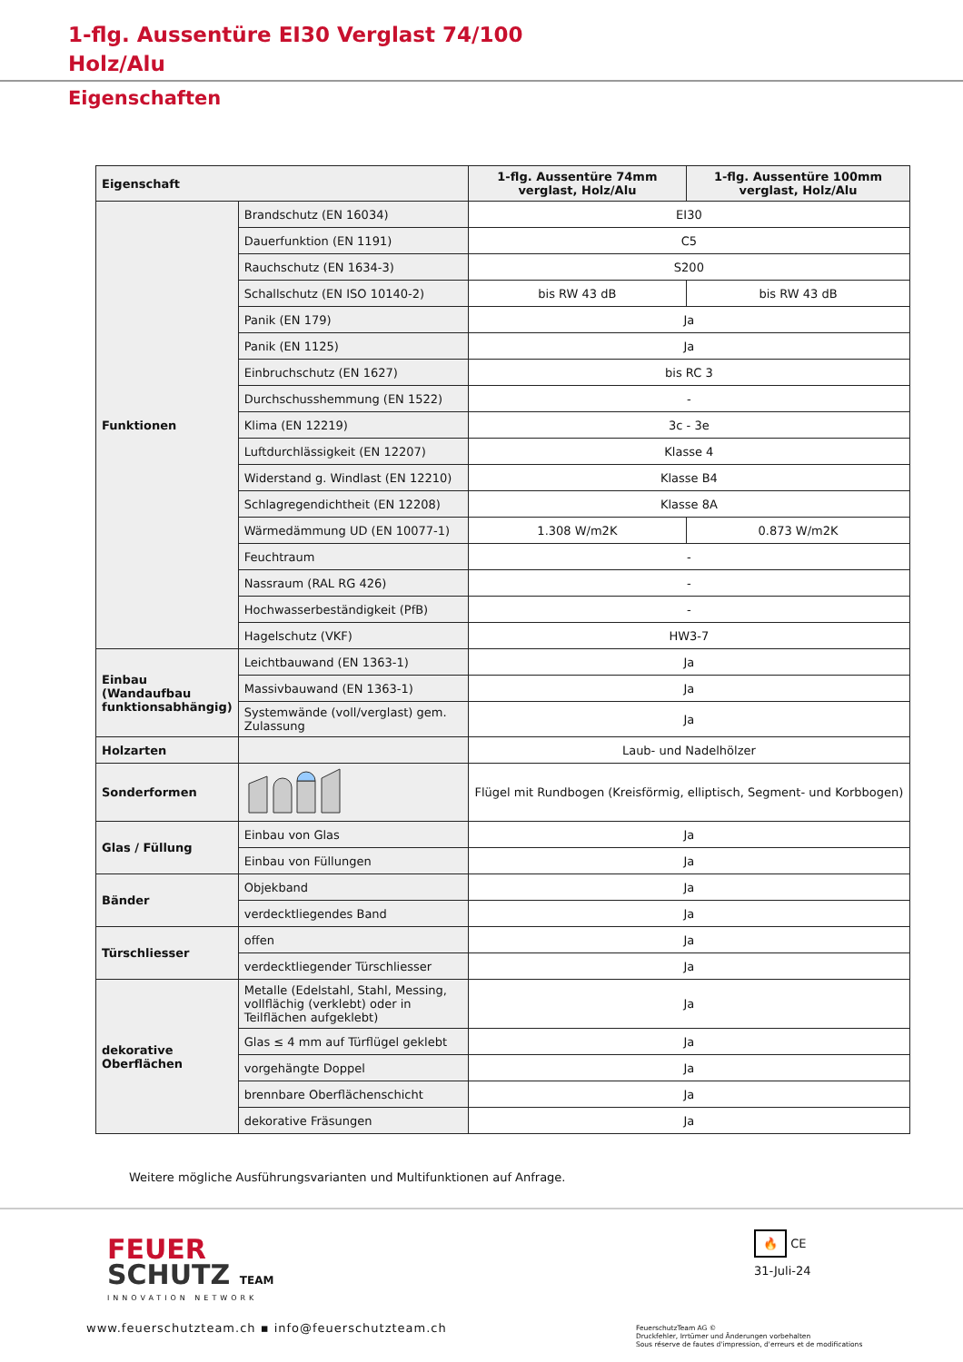1-flg. Aussentüre EI30 Verglast 74/100
Holz/Alu
Eigenschaften
| Eigenschaft | | 1-flg. Aussentüre 74mm verglast, Holz/Alu | 1-flg. Aussentüre 100mm verglast, Holz/Alu |
| --- | --- | --- | --- |
| Funktionen | Brandschutz (EN 16034) | EI30 | |
| | Dauerfunktion (EN 1191) | C5 | |
| | Rauchschutz (EN 1634-3) | S200 | |
| | Schallschutz (EN ISO 10140-2) | bis RW 43 dB | bis RW 43 dB |
| | Panik (EN 179) | Ja | |
| | Panik (EN 1125) | Ja | |
| | Einbruchschutz (EN 1627) | bis RC 3 | |
| | Durchschusshemmung (EN 1522) | - | |
| | Klima (EN 12219) | 3c - 3e | |
| | Luftdurchlässigkeit (EN 12207) | Klasse 4 | |
| | Widerstand g. Windlast (EN 12210) | Klasse B4 | |
| | Schlagregendichtheit (EN 12208) | Klasse 8A | |
| | Wärmedämmung UD (EN 10077-1) | 1.308 W/m2K | 0.873 W/m2K |
| | Feuchtraum | - | |
| | Nassraum (RAL RG 426) | - | |
| | Hochwasserbeständigkeit (PfB) | - | |
| | Hagelschutz (VKF) | HW3-7 | |
| Einbau (Wandaufbau funktionsabhängig) | Leichtbauwand (EN 1363-1) | Ja | |
| | Massivbauwand (EN 1363-1) | Ja | |
| | Systemwände (voll/verglast) gem. Zulassung | Ja | |
| Holzarten | | Laub- und Nadelhölzer | |
| Sonderformen | | Flügel mit Rundbogen (Kreisförmig, elliptisch, Segment- und Korbbogen) | |
| Glas / Füllung | Einbau von Glas | Ja | |
| | Einbau von Füllungen | Ja | |
| Bänder | Objekband | Ja | |
| | verdecktliegendes Band | Ja | |
| Türschliesser | offen | Ja | |
| | verdecktliegender Türschliesser | Ja | |
| dekorative Oberflächen | Metalle (Edelstahl, Stahl, Messing, vollflächig (verklebt) oder in Teilflächen aufgeklebt) | Ja | |
| | Glas ≤ 4 mm auf Türflügel geklebt | Ja | |
| | vorgehängte Doppel | Ja | |
| | brennbare Oberflächenschicht | Ja | |
| | dekorative Fräsungen | Ja | |
Weitere mögliche Ausführungsvarianten und Multifunktionen auf Anfrage.
FEUER
SCHUTZ TEAM
INNOVATION NETWORK
🔥 CE
31-Juli-24
www.feuerschutzteam.ch ▪ info@feuerschutzteam.ch
FeuerschutzTeam AG ©
Druckfehler, Irrtümer und Änderungen vorbehalten
Sous réserve de fautes d'impression, d'erreurs et de modifications